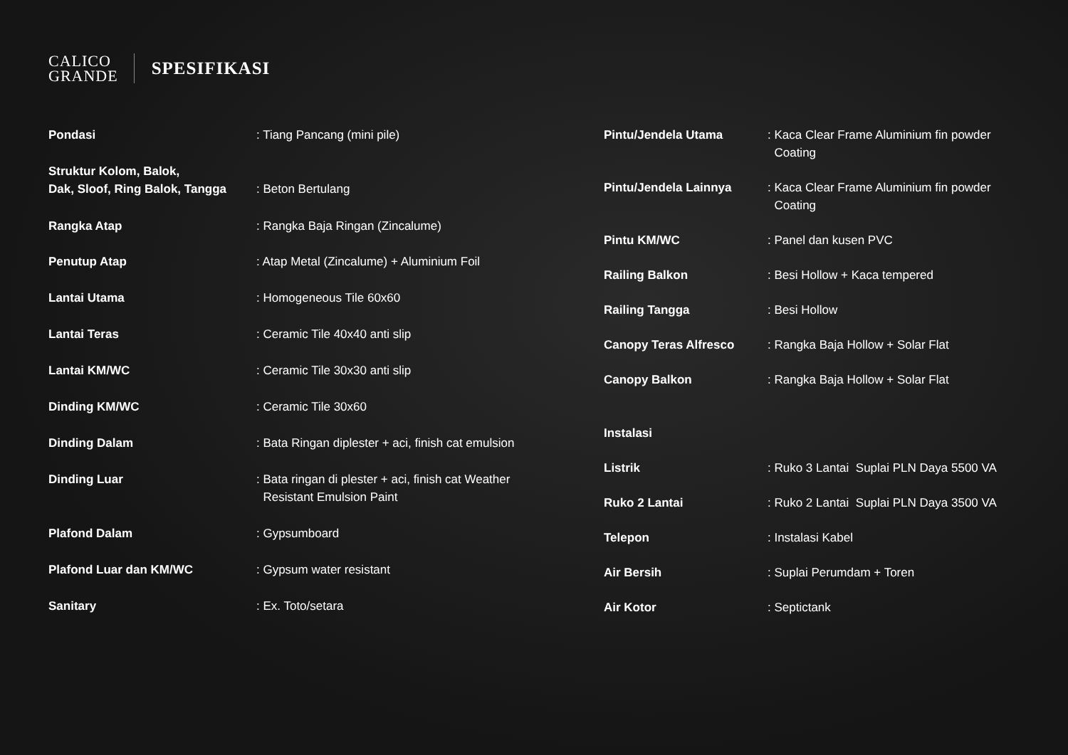CALICO
GRANDE
SPESIFIKASI
| Pondasi | : Tiang Pancang (mini pile) |
| Struktur Kolom, Balok, Dak, Sloof, Ring Balok, Tangga | : Beton Bertulang |
| Rangka Atap | : Rangka Baja Ringan (Zincalume) |
| Penutup Atap | : Atap Metal (Zincalume) + Aluminium Foil |
| Lantai Utama | : Homogeneous Tile 60x60 |
| Lantai Teras | : Ceramic Tile 40x40 anti slip |
| Lantai KM/WC | : Ceramic Tile 30x30 anti slip |
| Dinding KM/WC | : Ceramic Tile 30x60 |
| Dinding Dalam | : Bata Ringan diplester + aci, finish cat emulsion |
| Dinding Luar | : Bata ringan di plester + aci, finish cat Weather Resistant Emulsion Paint |
| Plafond Dalam | : Gypsumboard |
| Plafond Luar dan KM/WC | : Gypsum water resistant |
| Sanitary | : Ex. Toto/setara |
| Pintu/Jendela Utama | : Kaca Clear Frame Aluminium fin powder Coating |
| Pintu/Jendela Lainnya | : Kaca Clear Frame Aluminium fin powder Coating |
| Pintu KM/WC | : Panel dan kusen PVC |
| Railing Balkon | : Besi Hollow + Kaca tempered |
| Railing Tangga | : Besi Hollow |
| Canopy Teras Alfresco | : Rangka Baja Hollow + Solar Flat |
| Canopy Balkon | : Rangka Baja Hollow + Solar Flat |
| Instalasi | |
| Listrik | : Ruko 3 Lantai Suplai PLN Daya 5500 VA |
| Ruko 2 Lantai | : Ruko 2 Lantai Suplai PLN Daya 3500 VA |
| Telepon | : Instalasi Kabel |
| Air Bersih | : Suplai Perumdam + Toren |
| Air Kotor | : Septictank |